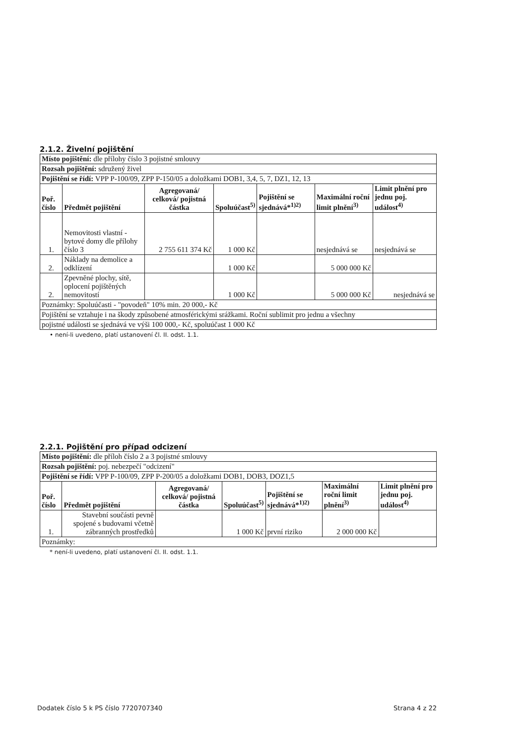2.1.2. Živelní pojištění
| Místo pojištění: dle přílohy číslo 3 pojistné smlouvy | | | | | | |
| Rozsah pojištění: sdružený živel | | | | | | |
| Pojištění se řídí: VPP P-100/09, ZPP P-150/05 a doložkami DOB1, 3,4, 5, 7, DZ1, 12, 13 | | | | | | |
| Poř. číslo | Předmět pojištění | Agregovaná/ celková/ pojistná částka | Spoluúčast<sup>5)</sup> | Pojištění se sjednává*<sup>1)2)</sup> | Maximální roční limit plnění<sup>3)</sup> | Limit plnění pro jednu poj. událost<sup>4)</sup> |
| 1. | Nemovitosti vlastní - bytové domy dle přílohy číslo 3 | 2 755 611 374 Kč | 1 000 Kč | | nesjednává se | nesjednává se |
| 2. | Náklady na demolice a odklízení | | 1 000 Kč | | 5 000 000 Kč | |
| 2. | Zpevněné plochy, sítě, oplocení pojištěných nemovitostí | | 1 000 Kč | | 5 000 000 Kč | nesjednává se |
| Poznámky: Spoluúčasti - "povodeň" 10% min. 20 000,- Kč | | | | | | |
| Pojištění se vztahuje i na škody způsobené atmosférickými srážkami. Roční sublimit pro jednu a všechny | | | | | | |
| pojistné události se sjednává ve výši 100 000,- Kč, spoluúčast 1 000 Kč | | | | | | |
• není-li uvedeno, platí ustanovení čl. II. odst. 1.1.
2.2.1. Pojištění pro případ odcizení
| Místo pojištění: dle příloh číslo 2 a 3 pojistné smlouvy | | | | | | |
| Rozsah pojištění: poj. nebezpečí "odcizení" | | | | | | |
| Pojištění se řídí: VPP P-100/09, ZPP P-200/05 a doložkami DOB1, DOB3, DOZ1,5 | | | | | | |
| Poř. číslo | Předmět pojištění | Agregovaná/ celková/ pojistná částka | Spoluúčast<sup>5)</sup> | Pojištění se sjednává*<sup>1)2)</sup> | Maximální roční limit plnění<sup>3)</sup> | Limit plnění pro jednu poj. událost<sup>4)</sup> |
| 1. | Stavební součásti pevně spojené s budovami včetně zábranných prostředků | | 1 000 Kč | první riziko | 2 000 000 Kč | |
| Poznámky: | | | | | | |
* není-li uvedeno, platí ustanovení čl. II. odst. 1.1.
Dodatek číslo 5 k PS číslo 7720707340 Strana 4 z 22